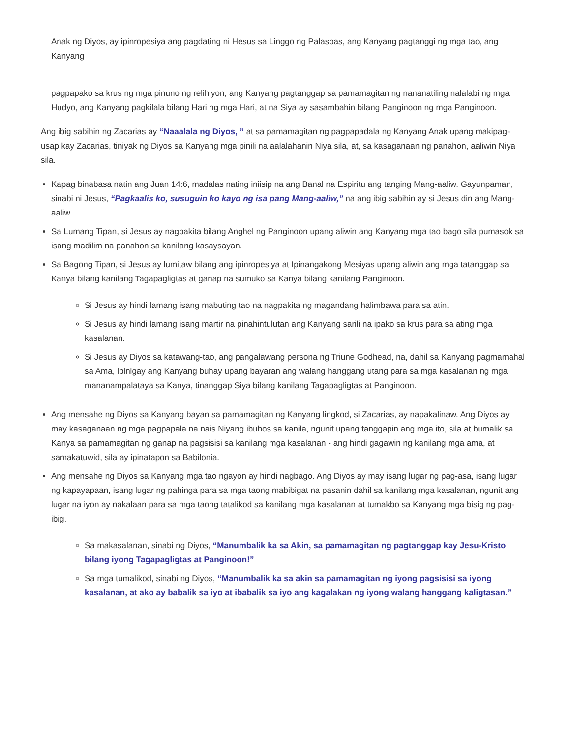Anak ng Diyos, ay ipinropesiya ang pagdating ni Hesus sa Linggo ng Palaspas, ang Kanyang pagtanggi ng mga tao, ang Kanyang
pagpapako sa krus ng mga pinuno ng relihiyon, ang Kanyang pagtanggap sa pamamagitan ng nananatiling nalalabi ng mga Hudyo, ang Kanyang pagkilala bilang Hari ng mga Hari, at na Siya ay sasambahin bilang Panginoon ng mga Panginoon.
Ang ibig sabihin ng Zacarias ay “Naaalala ng Diyos, ” at sa pamamagitan ng pagpapadala ng Kanyang Anak upang makipag-usap kay Zacarias, tiniyak ng Diyos sa Kanyang mga pinili na aalalahanin Niya sila, at, sa kasaganaan ng panahon, aaliwin Niya sila.
Kapag binabasa natin ang Juan 14:6, madalas nating iniisip na ang Banal na Espiritu ang tanging Mang-aaliw. Gayunpaman, sinabi ni Jesus, “Pagkaalis ko, susuguin ko kayo ng isa pang Mang-aaliw,” na ang ibig sabihin ay si Jesus din ang Mang-aaliw.
Sa Lumang Tipan, si Jesus ay nagpakita bilang Anghel ng Panginoon upang aliwin ang Kanyang mga tao bago sila pumasok sa isang madilim na panahon sa kanilang kasaysayan.
Sa Bagong Tipan, si Jesus ay lumitaw bilang ang ipinropesiya at Ipinangakong Mesiyas upang aliwin ang mga tatanggap sa Kanya bilang kanilang Tagapagligtas at ganap na sumuko sa Kanya bilang kanilang Panginoon.
Si Jesus ay hindi lamang isang mabuting tao na nagpakita ng magandang halimbawa para sa atin.
Si Jesus ay hindi lamang isang martir na pinahintulutan ang Kanyang sarili na ipako sa krus para sa ating mga kasalanan.
Si Jesus ay Diyos sa katawang-tao, ang pangalawang persona ng Triune Godhead, na, dahil sa Kanyang pagmamahal sa Ama, ibinigay ang Kanyang buhay upang bayaran ang walang hanggang utang para sa mga kasalanan ng mga mananampalataya sa Kanya, tinanggap Siya bilang kanilang Tagapagligtas at Panginoon.
Ang mensahe ng Diyos sa Kanyang bayan sa pamamagitan ng Kanyang lingkod, si Zacarias, ay napakalinaw. Ang Diyos ay may kasaganaan ng mga pagpapala na nais Niyang ibuhos sa kanila, ngunit upang tanggapin ang mga ito, sila at bumalik sa Kanya sa pamamagitan ng ganap na pagsisisi sa kanilang mga kasalanan - ang hindi gagawin ng kanilang mga ama, at samakatuwid, sila ay ipinatapon sa Babilonia.
Ang mensahe ng Diyos sa Kanyang mga tao ngayon ay hindi nagbago. Ang Diyos ay may isang lugar ng pag-asa, isang lugar ng kapayapaan, isang lugar ng pahinga para sa mga taong mabibigat na pasanin dahil sa kanilang mga kasalanan, ngunit ang lugar na iyon ay nakalaan para sa mga taong tatalikod sa kanilang mga kasalanan at tumakbo sa Kanyang mga bisig ng pag-ibig.
Sa makasalanan, sinabi ng Diyos, “Manumbalik ka sa Akin, sa pamamagitan ng pagtanggap kay Jesu-Kristo bilang iyong Tagapagligtas at Panginoon!”
Sa mga tumalikod, sinabi ng Diyos, “Manumbalik ka sa akin sa pamamagitan ng iyong pagsisisi sa iyong kasalanan, at ako ay babalik sa iyo at ibabalik sa iyo ang kagalakan ng iyong walang hanggang kaligtasan.”